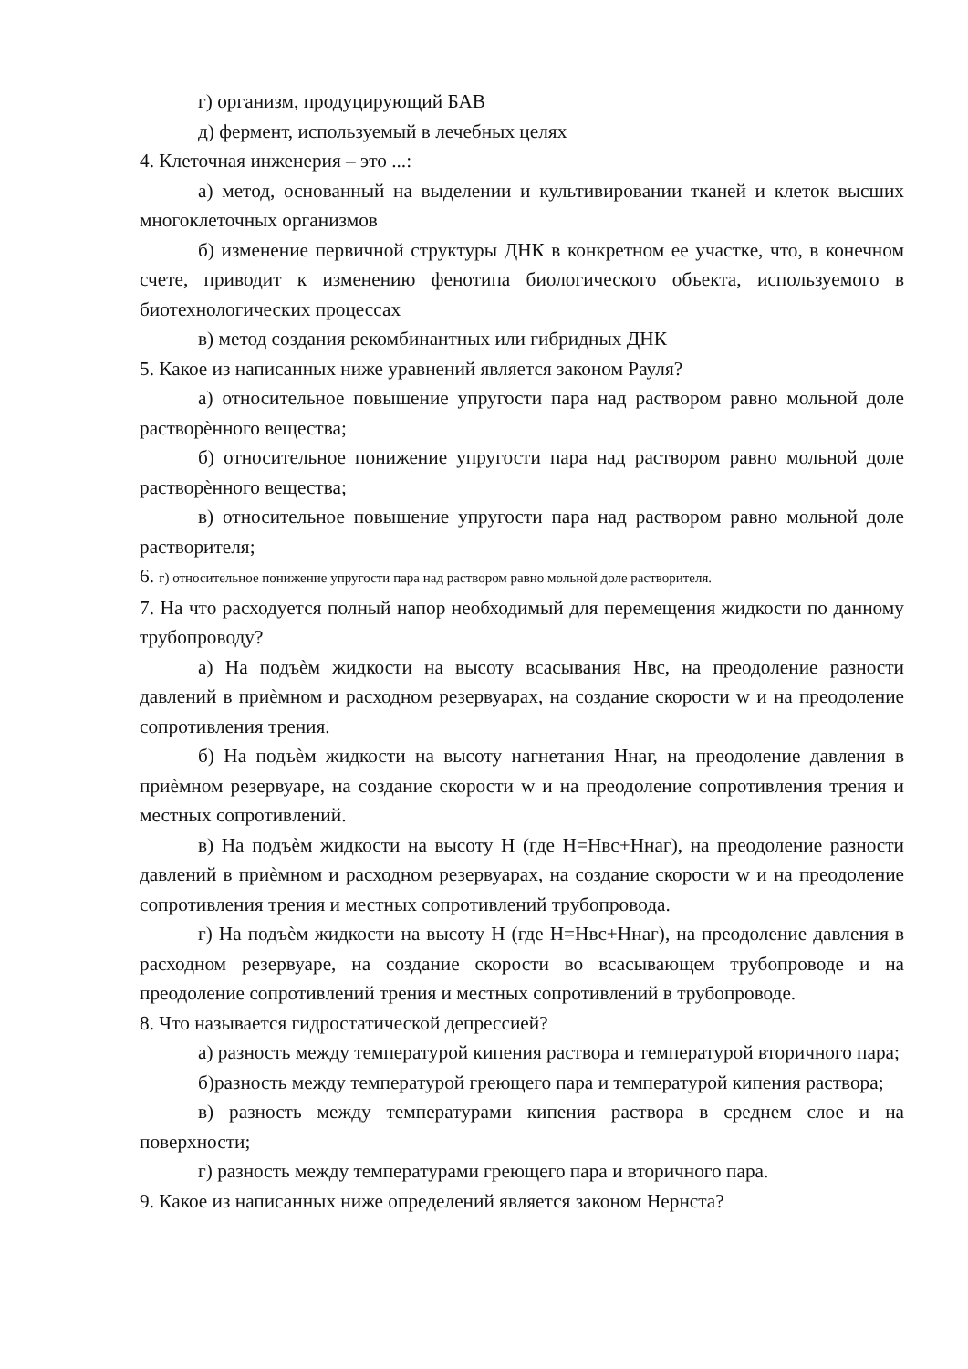г) организм, продуцирующий БАВ
д) фермент, используемый в лечебных целях
4. Клеточная инженерия – это ...:
а) метод, основанный на выделении и культивировании тканей и клеток высших многоклеточных организмов
б) изменение первичной структуры ДНК в конкретном ее участке, что, в конечном счете, приводит к изменению фенотипа биологического объекта, используемого в биотехнологических процессах
в) метод создания рекомбинантных или гибридных ДНК
5. Какое из написанных ниже уравнений является законом Рауля?
а) относительное повышение упругости пара над раствором равно мольной доле растворѐнного вещества;
б) относительное понижение упругости пара над раствором равно мольной доле растворѐнного вещества;
в) относительное повышение упругости пара над раствором равно мольной доле растворителя;
6. г) относительное понижение упругости пара над раствором равно мольной доле растворителя.
7. На что расходуется полный напор необходимый для перемещения жидкости по данному трубопроводу?
а) На подъѐм жидкости на высоту всасывания Нвс, на преодоление разности давлений в приѐмном и расходном резервуарах, на создание скорости w и на преодоление сопротивления трения.
б) На подъѐм жидкости на высоту нагнетания Ннаг, на преодоление давления в приѐмном резервуаре, на создание скорости w и на преодоление сопротивления трения и местных сопротивлений.
в) На подъѐм жидкости на высоту Н (где Н=Нвс+Ннаг), на преодоление разности давлений в приѐмном и расходном резервуарах, на создание скорости w и на преодоление сопротивления трения и местных сопротивлений трубопровода.
г) На подъѐм жидкости на высоту Н (где Н=Нвс+Ннаг), на преодоление давления в расходном резервуаре, на создание скорости во всасывающем трубопроводе и на преодоление сопротивлений трения и местных сопротивлений в трубопроводе.
8. Что называется гидростатической депрессией?
а) разность между температурой кипения раствора и температурой вторичного пара;
б)разность между температурой греющего пара и температурой кипения раствора;
в) разность между температурами кипения раствора в среднем слое и на поверхности;
г) разность между температурами греющего пара и вторичного пара.
9. Какое из написанных ниже определений является законом Нернста?